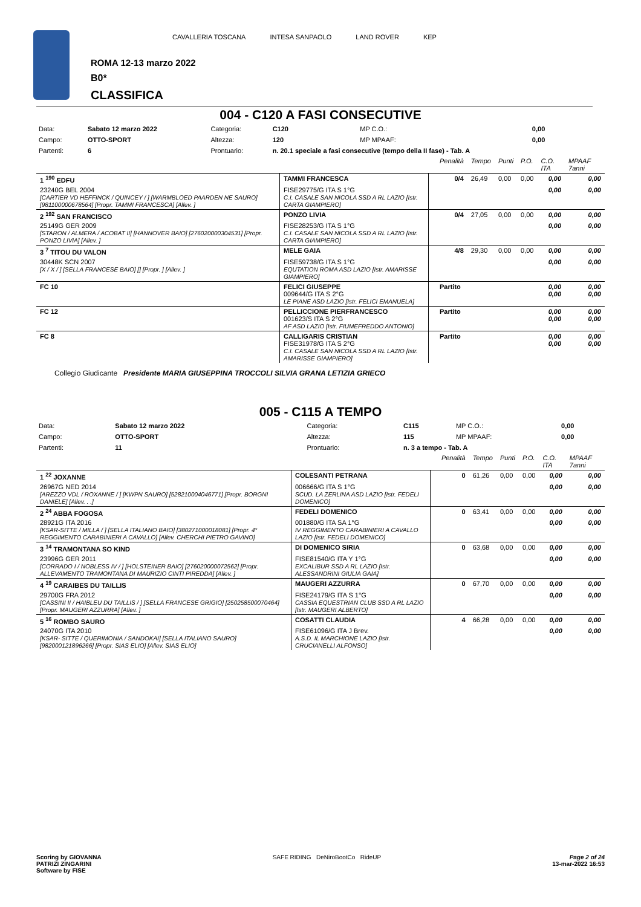CAVALLERIA TOSCANA INTESA SANPAOLO LAND ROVER KEP
ROMA 12-13 marzo 2022
B0*
CLASSIFICA
004 - C120 A FASI CONSECUTIVE
| Data: | Sabato 12 marzo 2022 | Categoria: | C120 | MP C.O.: | 0,00 |
| Campo: | OTTO-SPORT | Altezza: | 120 | MP MPAAF: | 0,00 |
| Partenti: | 6 | Prontuario: | n. 20.1 speciale a fasi consecutive (tempo della II fase) - Tab. A | | |
| | | | Penalità | Tempo | Punti | P.O. | C.O. ITA | MPAAF 7anni |
| 1 <sup>190</sup> EDFU | TAMMI FRANCESCA | | 0/4 | 26,49 | 0,00 | 0,00 | 0,00 | 0,00 |
| 23240G BEL 2004 [CARTIER VD HEFFINCK / QUINCEY / ] [WARMBLOED PAARDEN NE SAURO] [981100000678564] [Propr. TAMMI FRANCESCA] [Allev. ] | FISE29775/G ITA S 1°G C.I. CASALE SAN NICOLA SSD A RL LAZIO [Istr. CARTA GIAMPIERO] | | | | | | 0,00 | 0,00 |
| 2 <sup>192</sup> SAN FRANCISCO | PONZO LIVIA | | 0/4 | 27,05 | 0,00 | 0,00 | 0,00 | 0,00 |
| 25149G GER 2009 [STARON / ALMERA / ACOBAT II] [HANNOVER BAIO] [276020000304531] [Propr. PONZO LIVIA] [Allev. ] | FISE28253/G ITA S 1°G C.I. CASALE SAN NICOLA SSD A RL LAZIO [Istr. CARTA GIAMPIERO] | | | | | | 0,00 | 0,00 |
| 3 <sup>7</sup> TITOU DU VALON | MELE GAIA | | 4/8 | 29,30 | 0,00 | 0,00 | 0,00 | 0,00 |
| 30448K SCN 2007 [X / X / ] [SELLA FRANCESE BAIO] [] [Propr. ] [Allev. ] | FISE59738/G ITA S 1°G EQUTATION ROMA ASD LAZIO [Istr. AMARISSE GIAMPIERO] | | | | | | 0,00 | 0,00 |
| FC 10 | FELICI GIUSEPPE 009644/G ITA S 2°G LE PIANE ASD LAZIO [Istr. FELICI EMANUELA] | | Partito | | | | 0,00 0,00 | 0,00 0,00 |
| FC 12 | PELLICCIONE PIERFRANCESCO 001623/S ITA S 2°G AF ASD LAZIO [Istr. FIUMEFREDDO ANTONIO] | | Partito | | | | 0,00 0,00 | 0,00 0,00 |
| FC 8 | CALLIGARIS CRISTIAN FISE31978/G ITA S 2°G C.I. CASALE SAN NICOLA SSD A RL LAZIO [Istr. AMARISSE GIAMPIERO] | | Partito | | | | 0,00 0,00 | 0,00 0,00 |
Collegio Giudicante Presidente MARIA GIUSEPPINA TROCCOLI SILVIA GRANA LETIZIA GRIECO
005 - C115 A TEMPO
| Data: | Sabato 12 marzo 2022 | Categoria: | C115 | MP C.O.: | 0,00 |
| Campo: | OTTO-SPORT | Altezza: | 115 | MP MPAAF: | 0,00 |
| Partenti: | 11 | Prontuario: | n. 3 a tempo - Tab. A | | |
| | | | Penalità | Tempo | Punti | P.O. | C.O. ITA | MPAAF 7anni |
| 1 <sup>22</sup> JOXANNE | COLESANTI PETRANA | | 0 | 61,26 | 0,00 | 0,00 | 0,00 | 0,00 |
| 26967G NED 2014 [AREZZO VDL / ROXANNE / ] [KWPN SAURO] [528210004046771] [Propr. BORGNI DANIELE] [Allev. . .] | 006666/G ITA S 1°G SCUD. LA ZERLINA ASD LAZIO [Istr. FEDELI DOMENICO] | | | | | | 0,00 | 0,00 |
| 2 <sup>24</sup> ABBA FOGOSA | FEDELI DOMENICO | | 0 | 63,41 | 0,00 | 0,00 | 0,00 | 0,00 |
| 28921G ITA 2016 [KSAR-SITTE / MILLA / ] [SELLA ITALIANO BAIO] [380271000018081] [Propr. 4° REGGIMENTO CARABINIERI A CAVALLO] [Allev. CHERCHI PIETRO GAVINO] | 001880/G ITA SA 1°G IV REGGIMENTO CARABINIERI A CAVALLO LAZIO [Istr. FEDELI DOMENICO] | | | | | | 0,00 | 0,00 |
| 3 <sup>14</sup> TRAMONTANA SO KIND | DI DOMENICO SIRIA | | 0 | 63,68 | 0,00 | 0,00 | 0,00 | 0,00 |
| 23996G GER 2011 [CORRADO I / NOBLESS IV / ] [HOLSTEINER BAIO] [276020000072562] [Propr. ALLEVAMENTO TRAMONTANA DI MAURIZIO CINTI PIREDDA] [Allev. ] | FISE81540/G ITA Y 1°G EXCALIBUR SSD A RL LAZIO [Istr. ALESSANDRINI GIULIA GAIA] | | | | | | 0,00 | 0,00 |
| 4 <sup>19</sup> CARAIBES DU TAILLIS | MAUGERI AZZURRA | | 0 | 67,70 | 0,00 | 0,00 | 0,00 | 0,00 |
| 29700G FRA 2012 [CASSINI II / HAIBLEU DU TAILLIS / ] [SELLA FRANCESE GRIGIO] [250258500070464] [Propr. MAUGERI AZZURRA] [Allev. ] | FISE24179/G ITA S 1°G CASSIA EQUESTRIAN CLUB SSD A RL LAZIO [Istr. MAUGERI ALBERTO] | | | | | | 0,00 | 0,00 |
| 5 <sup>16</sup> ROMBO SAURO | COSATTI CLAUDIA | | 4 | 66,28 | 0,00 | 0,00 | 0,00 | 0,00 |
| 24070G ITA 2010 [KSAR- SITTE / QUERIMONIA / SANDOKAI] [SELLA ITALIANO SAURO] [982000121896266] [Propr. SIAS ELIO] [Allev. SIAS ELIO] | FISE61096/G ITA J Brev. A.S.D. IL MARCHIONE LAZIO [Istr. CRUCIANELLI ALFONSO] | | | | | | 0,00 | 0,00 |
Scoring by GIOVANNA
PATRIZI ZINGARINI
Software by FISE
SAFE RIDING DeNiroBootCo RideUP
Page 2 of 24
13-mar-2022 16:53